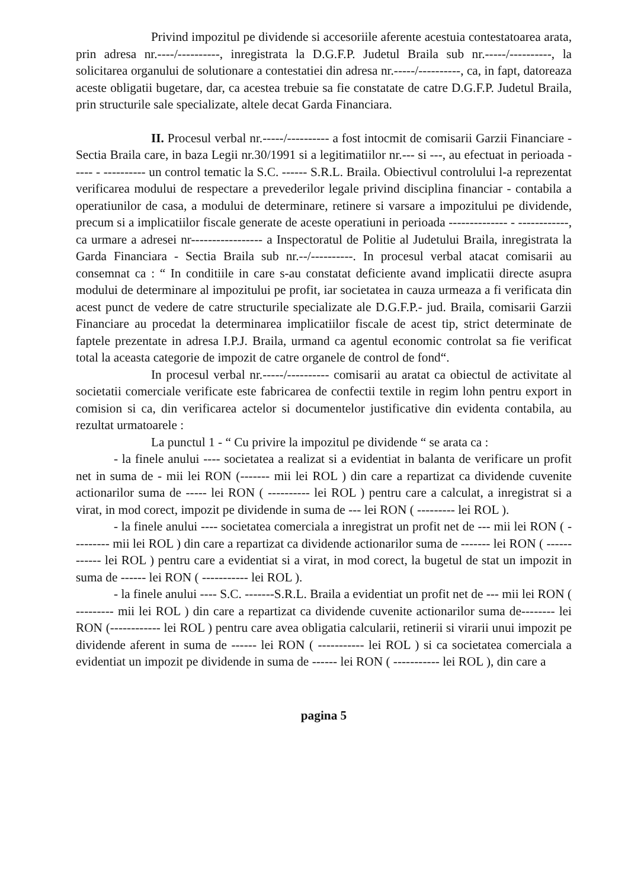Privind impozitul pe dividende si accesoriile aferente acestuia contestatoarea arata, prin adresa nr.----/----------, inregistrata la D.G.F.P. Judetul Braila sub nr.-----/----------, la solicitarea organului de solutionare a contestatiei din adresa nr.-----/----------, ca, in fapt, datoreaza aceste obligatii bugetare, dar, ca acestea trebuie sa fie constatate de catre D.G.F.P. Judetul Braila, prin structurile sale specializate, altele decat Garda Financiara.
II. Procesul verbal nr.-----/---------- a fost intocmit de comisarii Garzii Financiare - Sectia Braila care, in baza Legii nr.30/1991 si a legitimatiilor nr.--- si ---, au efectuat in perioada ----- - ---------- un control tematic la S.C. ------ S.R.L. Braila. Obiectivul controlului l-a reprezentat verificarea modului de respectare a prevederilor legale privind disciplina financiar - contabila a operatiunilor de casa, a modului de determinare, retinere si varsare a impozitului pe dividende, precum si a implicatiilor fiscale generate de aceste operatiuni in perioada -------------- - ------------, ca urmare a adresei nr----------------- a Inspectoratul de Politie al Judetului Braila, inregistrata la Garda Financiara - Sectia Braila sub nr.--/----------. In procesul verbal atacat comisarii au consemnat ca : “ In conditiile in care s-au constatat deficiente avand implicatii directe asupra modului de determinare al impozitului pe profit, iar societatea in cauza urmeaza a fi verificata din acest punct de vedere de catre structurile specializate ale D.G.F.P.- jud. Braila, comisarii Garzii Financiare au procedat la determinarea implicatiilor fiscale de acest tip, strict determinate de faptele prezentate in adresa I.P.J. Braila, urmand ca agentul economic controlat sa fie verificat total la aceasta categorie de impozit de catre organele de control de fond“.
In procesul verbal nr.-----/---------- comisarii au aratat ca obiectul de activitate al societatii comerciale verificate este fabricarea de confectii textile in regim lohn pentru export in comision si ca, din verificarea actelor si documentelor justificative din evidenta contabila, au rezultat urmatoarele :
La punctul 1 - “ Cu privire la impozitul pe dividende “ se arata ca :
- la finele anului ---- societatea a realizat si a evidentiat in balanta de verificare un profit net in suma de - mii lei RON (------- mii lei ROL ) din care a repartizat ca dividende cuvenite actionarilor suma de ----- lei RON ( ---------- lei ROL ) pentru care a calculat, a inregistrat si a virat, in mod corect, impozit pe dividende in suma de --- lei RON ( --------- lei ROL ).
- la finele anului ---- societatea comerciala a inregistrat un profit net de --- mii lei RON ( --------- mii lei ROL ) din care a repartizat ca dividende actionarilor suma de ------- lei RON ( ------------ lei ROL ) pentru care a evidentiat si a virat, in mod corect, la bugetul de stat un impozit in suma de ------ lei RON ( ----------- lei ROL ).
- la finele anului ---- S.C. -------S.R.L. Braila a evidentiat un profit net de --- mii lei RON ( --------- mii lei ROL ) din care a repartizat ca dividende cuvenite actionarilor suma de-------- lei RON (------------ lei ROL ) pentru care avea obligatia calcularii, retinerii si virarii unui impozit pe dividende aferent in suma de ------ lei RON ( ----------- lei ROL ) si ca societatea comerciala a evidentiat un impozit pe dividende in suma de ------ lei RON ( ----------- lei ROL ), din care a
pagina 5